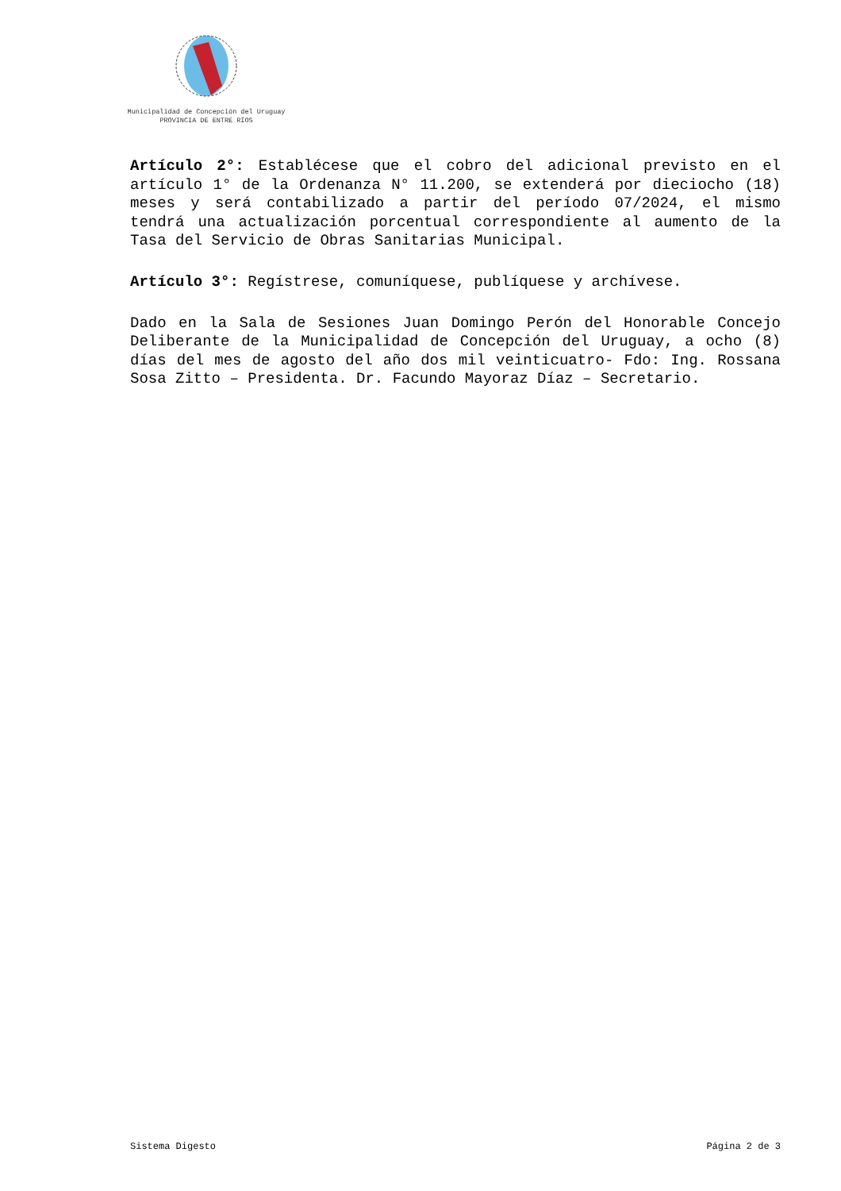Municipalidad de Concepción del Uruguay
PROVINCIA DE ENTRE RÍOS
Artículo 2°: Establécese que el cobro del adicional previsto en el artículo 1° de la Ordenanza N° 11.200, se extenderá por dieciocho (18) meses y será contabilizado a partir del período 07/2024, el mismo tendrá una actualización porcentual correspondiente al aumento de la Tasa del Servicio de Obras Sanitarias Municipal.
Artículo 3°: Regístrese, comuníquese, publíquese y archívese.
Dado en la Sala de Sesiones Juan Domingo Perón del Honorable Concejo Deliberante de la Municipalidad de Concepción del Uruguay, a ocho (8) días del mes de agosto del año dos mil veinticuatro- Fdo: Ing. Rossana Sosa Zitto – Presidenta. Dr. Facundo Mayoraz Díaz – Secretario.
Sistema Digesto Página 2 de 3